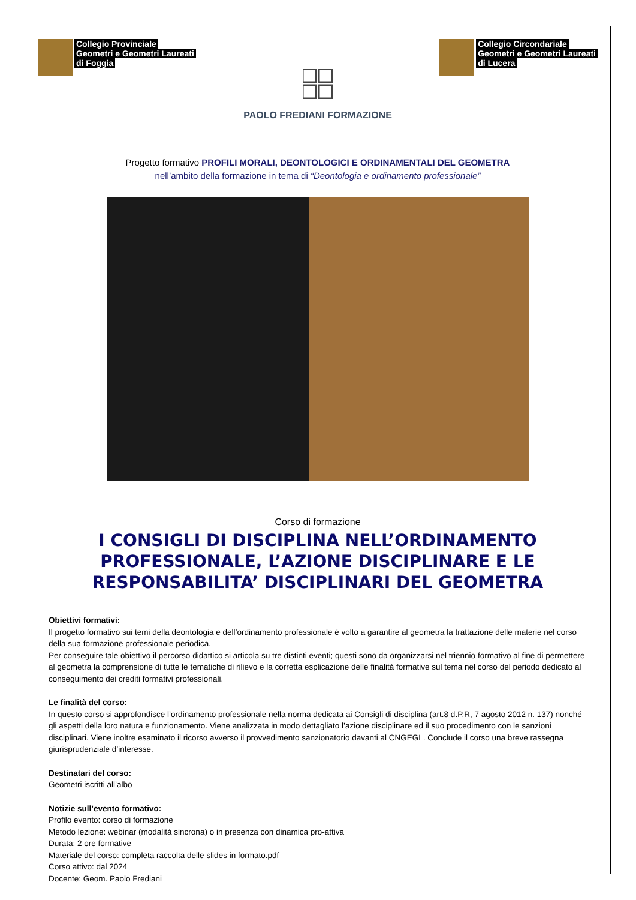Collegio Provinciale
Geometri e Geometri Laureati
di Foggia
PAOLO FREDIANI FORMAZIONE
Collegio Circondariale
Geometri e Geometri Laureati
di Lucera
Progetto formativo PROFILI MORALI, DEONTOLOGICI E ORDINAMENTALI DEL GEOMETRA
nell’ambito della formazione in tema di “Deontologia e ordinamento professionale”
Corso di formazione
I CONSIGLI DI DISCIPLINA NELL’ORDINAMENTO PROFESSIONALE, L’AZIONE DISCIPLINARE E LE RESPONSABILITA’ DISCIPLINARI DEL GEOMETRA
Obiettivi formativi:
Il progetto formativo sui temi della deontologia e dell’ordinamento professionale è volto a garantire al geometra la trattazione delle materie nel corso della sua formazione professionale periodica.
Per conseguire tale obiettivo il percorso didattico si articola su tre distinti eventi; questi sono da organizzarsi nel triennio formativo al fine di permettere al geometra la comprensione di tutte le tematiche di rilievo e la corretta esplicazione delle finalità formative sul tema nel corso del periodo dedicato al conseguimento dei crediti formativi professionali.
Le finalità del corso:
In questo corso si approfondisce l’ordinamento professionale nella norma dedicata ai Consigli di disciplina (art.8 d.P.R, 7 agosto 2012 n. 137) nonché gli aspetti della loro natura e funzionamento. Viene analizzata in modo dettagliato l’azione disciplinare ed il suo procedimento con le sanzioni disciplinari. Viene inoltre esaminato il ricorso avverso il provvedimento sanzionatorio davanti al CNGEGL. Conclude il corso una breve rassegna giurisprudenziale d’interesse.
Destinatari del corso:
Geometri iscritti all’albo
Notizie sull’evento formativo:
Profilo evento: corso di formazione
Metodo lezione: webinar (modalità sincrona) o in presenza con dinamica pro-attiva
Durata: 2 ore formative
Materiale del corso: completa raccolta delle slides in formato.pdf
Corso attivo: dal 2024
Docente: Geom. Paolo Frediani